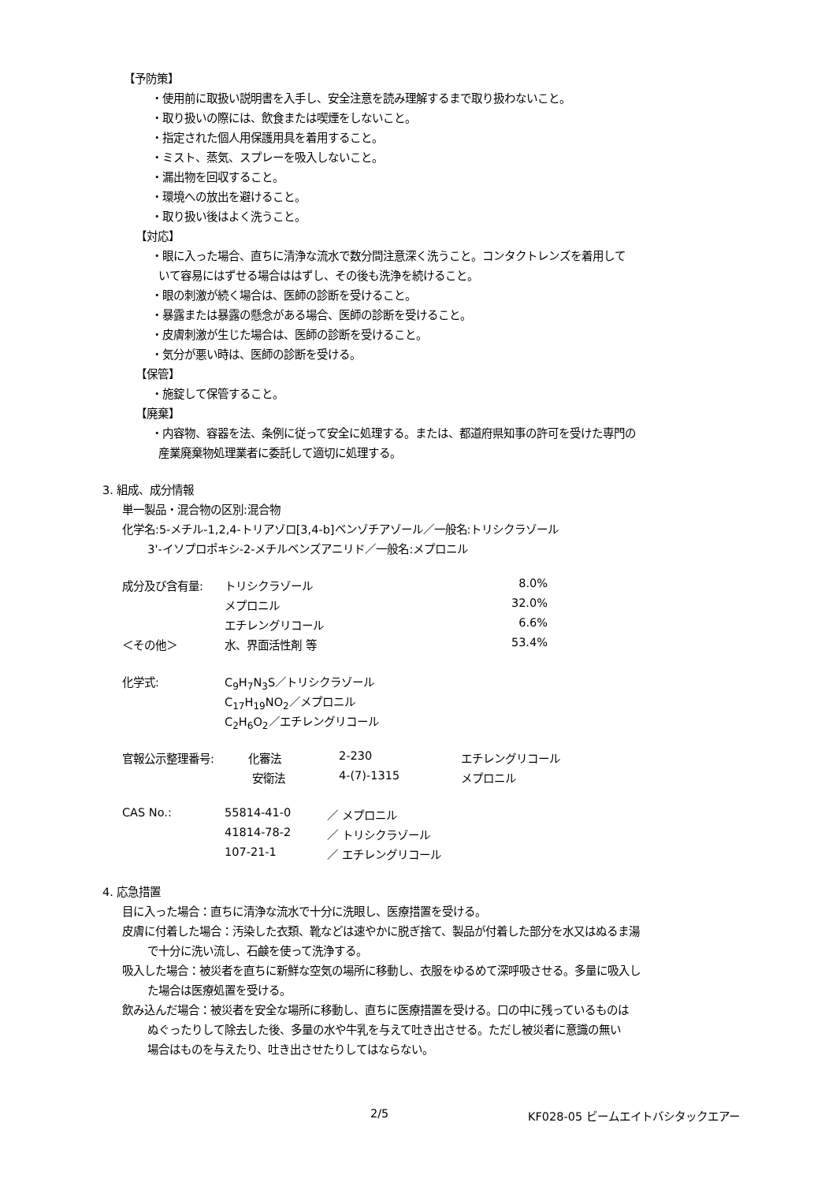【予防策】
・使用前に取扱い説明書を入手し、安全注意を読み理解するまで取り扱わないこと。
・取り扱いの際には、飲食または喫煙をしないこと。
・指定された個人用保護用具を着用すること。
・ミスト、蒸気、スプレーを吸入しないこと。
・漏出物を回収すること。
・環境への放出を避けること。
・取り扱い後はよく洗うこと。
【対応】
・眼に入った場合、直ちに清浄な流水で数分間注意深く洗うこと。コンタクトレンズを着用して
いて容易にはずせる場合ははずし、その後も洗浄を続けること。
・眼の刺激が続く場合は、医師の診断を受けること。
・暴露または暴露の懸念がある場合、医師の診断を受けること。
・皮膚刺激が生じた場合は、医師の診断を受けること。
・気分が悪い時は、医師の診断を受ける。
【保管】
・施錠して保管すること。
【廃棄】
・内容物、容器を法、条例に従って安全に処理する。または、都道府県知事の許可を受けた専門の
産業廃棄物処理業者に委託して適切に処理する。
3. 組成、成分情報
単一製品・混合物の区別:混合物
化学名:5-メチル-1,2,4-トリアゾロ[3,4-b]ベンゾチアゾール／一般名:トリシクラゾール
3'-イソプロポキシ-2-メチルベンズアニリド／一般名:メプロニル
| 成分及び含有量: | トリシクラゾール | 8.0% |
| | メプロニル | 32.0% |
| | エチレングリコール | 6.6% |
| ＜その他＞ | 水、界面活性剤 等 | 53.4% |
| 化学式: | C<sub>9</sub>H<sub>7</sub>N<sub>3</sub>S／トリシクラゾール |
| | C<sub>17</sub>H<sub>19</sub>NO<sub>2</sub>／メプロニル |
| | C<sub>2</sub>H<sub>6</sub>O<sub>2</sub>／エチレングリコール |
| 官報公示整理番号: | 化審法 | 2-230 | エチレングリコール |
| | 安衛法 | 4-(7)-1315 | メプロニル |
| CAS No.: | 55814-41-0 | ／ メプロニル |
| | 41814-78-2 | ／ トリシクラゾール |
| | 107-21-1 | ／ エチレングリコール |
4. 応急措置
目に入った場合：直ちに清浄な流水で十分に洗眼し、医療措置を受ける。
皮膚に付着した場合：汚染した衣類、靴などは速やかに脱ぎ捨て、製品が付着した部分を水又はぬるま湯
で十分に洗い流し、石鹸を使って洗浄する。
吸入した場合：被災者を直ちに新鮮な空気の場所に移動し、衣服をゆるめて深呼吸させる。多量に吸入し
た場合は医療処置を受ける。
飲み込んだ場合：被災者を安全な場所に移動し、直ちに医療措置を受ける。口の中に残っているものは
ぬぐったりして除去した後、多量の水や牛乳を与えて吐き出させる。ただし被災者に意識の無い
場合はものを与えたり、吐き出させたりしてはならない。
2/5 KF028-05 ビームエイトバシタックエアー